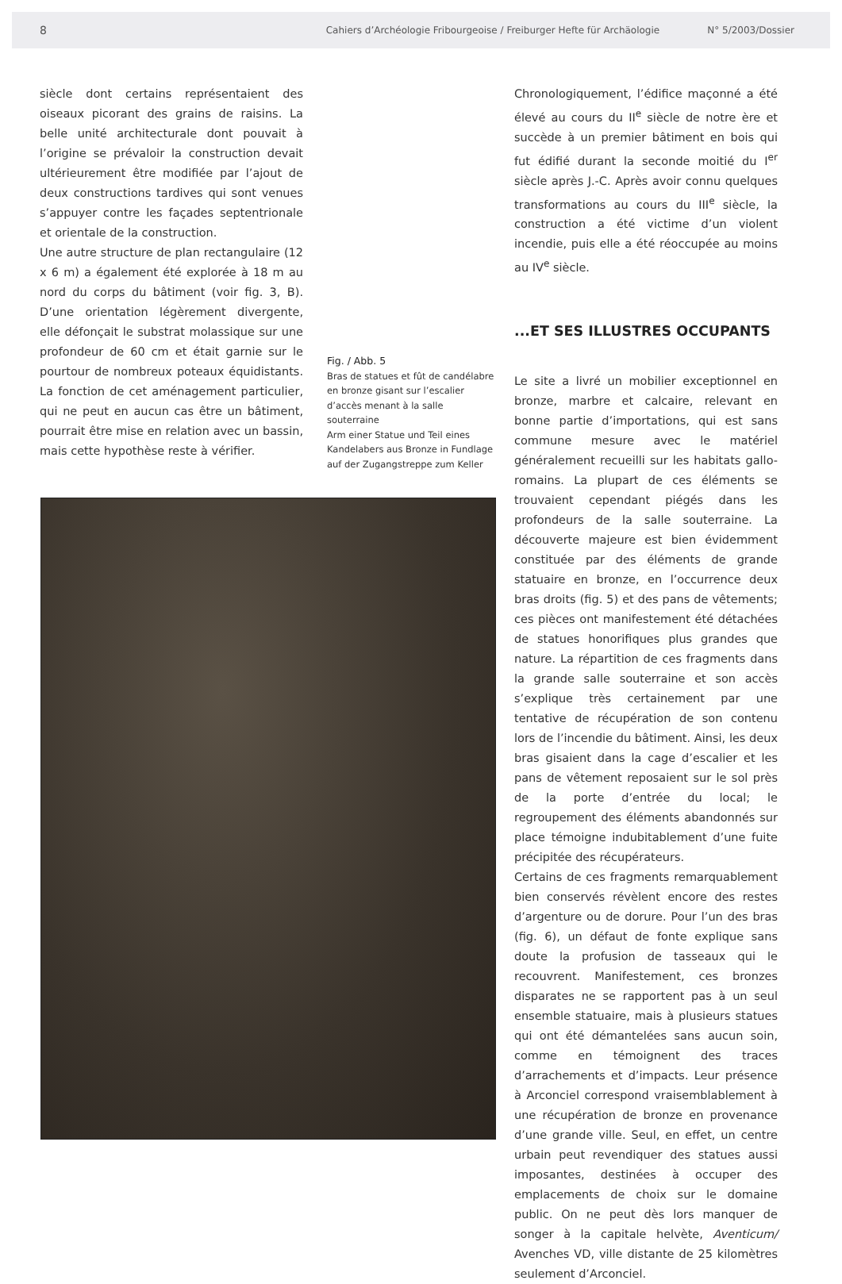8 Cahiers d’Archéologie Fribourgeoise / Freiburger Hefte für Archäologie N° 5/2003/Dossier
siècle dont certains représentaient des oiseaux picorant des grains de raisins. La belle unité architecturale dont pouvait à l’origine se prévaloir la construction devait ultérieurement être modifiée par l’ajout de deux constructions tardives qui sont venues s’appuyer contre les façades septentrionale et orientale de la construction.
Une autre structure de plan rectangulaire (12 x 6 m) a également été explorée à 18 m au nord du corps du bâtiment (voir fig. 3, B). D’une orientation légèrement divergente, elle défonçait le substrat molassique sur une profondeur de 60 cm et était garnie sur le pourtour de nombreux poteaux équidistants. La fonction de cet aménagement particulier, qui ne peut en aucun cas être un bâtiment, pourrait être mise en relation avec un bassin, mais cette hypothèse reste à vérifier.
Fig. / Abb. 5
Bras de statues et fût de candélabre en bronze gisant sur l’escalier d’accès menant à la salle souterraine
Arm einer Statue und Teil eines Kandelabers aus Bronze in Fundlage auf der Zugangstreppe zum Keller
Chronologiquement, l’édifice maçonné a été élevé au cours du II<sup>e</sup> siècle de notre ère et succède à un premier bâtiment en bois qui fut édifié durant la seconde moitié du I<sup>er</sup> siècle après J.-C. Après avoir connu quelques transformations au cours du III<sup>e</sup> siècle, la construction a été victime d’un violent incendie, puis elle a été réoccupée au moins au IV<sup>e</sup> siècle.
...ET SES ILLUSTRES OCCUPANTS
Le site a livré un mobilier exceptionnel en bronze, marbre et calcaire, relevant en bonne partie d’importations, qui est sans commune mesure avec le matériel généralement recueilli sur les habitats gallo-romains. La plupart de ces éléments se trouvaient cependant piégés dans les profondeurs de la salle souterraine. La découverte majeure est bien évidemment constituée par des éléments de grande statuaire en bronze, en l’occurrence deux bras droits (fig. 5) et des pans de vêtements; ces pièces ont manifestement été détachées de statues honorifiques plus grandes que nature. La répartition de ces fragments dans la grande salle souterraine et son accès s’explique très certainement par une tentative de récupération de son contenu lors de l’incendie du bâtiment. Ainsi, les deux bras gisaient dans la cage d’escalier et les pans de vêtement reposaient sur le sol près de la porte d’entrée du local; le regroupement des éléments abandonnés sur place témoigne indubitablement d’une fuite précipitée des récupérateurs.
Certains de ces fragments remarquablement bien conservés révèlent encore des restes d’argenture ou de dorure. Pour l’un des bras (fig. 6), un défaut de fonte explique sans doute la profusion de tasseaux qui le recouvrent. Manifestement, ces bronzes disparates ne se rapportent pas à un seul ensemble statuaire, mais à plusieurs statues qui ont été démantelées sans aucun soin, comme en témoignent des traces d’arrachements et d’impacts. Leur présence à Arconciel correspond vraisemblablement à une récupération de bronze en provenance d’une grande ville. Seul, en effet, un centre urbain peut revendiquer des statues aussi imposantes, destinées à occuper des emplacements de choix sur le domaine public. On ne peut dès lors manquer de songer à la capitale helvète, Aventicum/ Avenches VD, ville distante de 25 kilomètres seulement d’Arconciel.